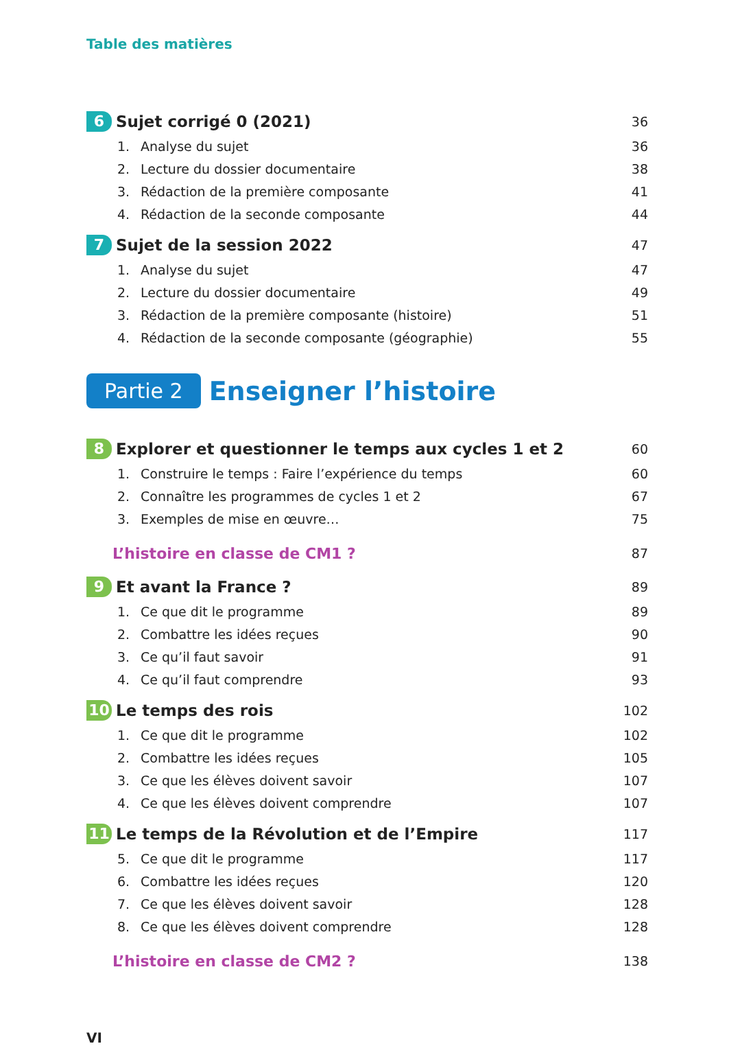Table des matières
6 Sujet corrigé 0 (2021) 36
1. Analyse du sujet 36
2. Lecture du dossier documentaire 38
3. Rédaction de la première composante 41
4. Rédaction de la seconde composante 44
7 Sujet de la session 2022 47
1. Analyse du sujet 47
2. Lecture du dossier documentaire 49
3. Rédaction de la première composante (histoire) 51
4. Rédaction de la seconde composante (géographie) 55
Partie 2 Enseigner l’histoire
8 Explorer et questionner le temps aux cycles 1 et 2 60
1. Construire le temps : Faire l’expérience du temps 60
2. Connaître les programmes de cycles 1 et 2 67
3. Exemples de mise en œuvre… 75
L’histoire en classe de CM1 ? 87
9 Et avant la France ? 89
1. Ce que dit le programme 89
2. Combattre les idées reçues 90
3. Ce qu’il faut savoir 91
4. Ce qu’il faut comprendre 93
10 Le temps des rois 102
1. Ce que dit le programme 102
2. Combattre les idées reçues 105
3. Ce que les élèves doivent savoir 107
4. Ce que les élèves doivent comprendre 107
11 Le temps de la Révolution et de l’Empire 117
5. Ce que dit le programme 117
6. Combattre les idées reçues 120
7. Ce que les élèves doivent savoir 128
8. Ce que les élèves doivent comprendre 128
L’histoire en classe de CM2 ? 138
VI